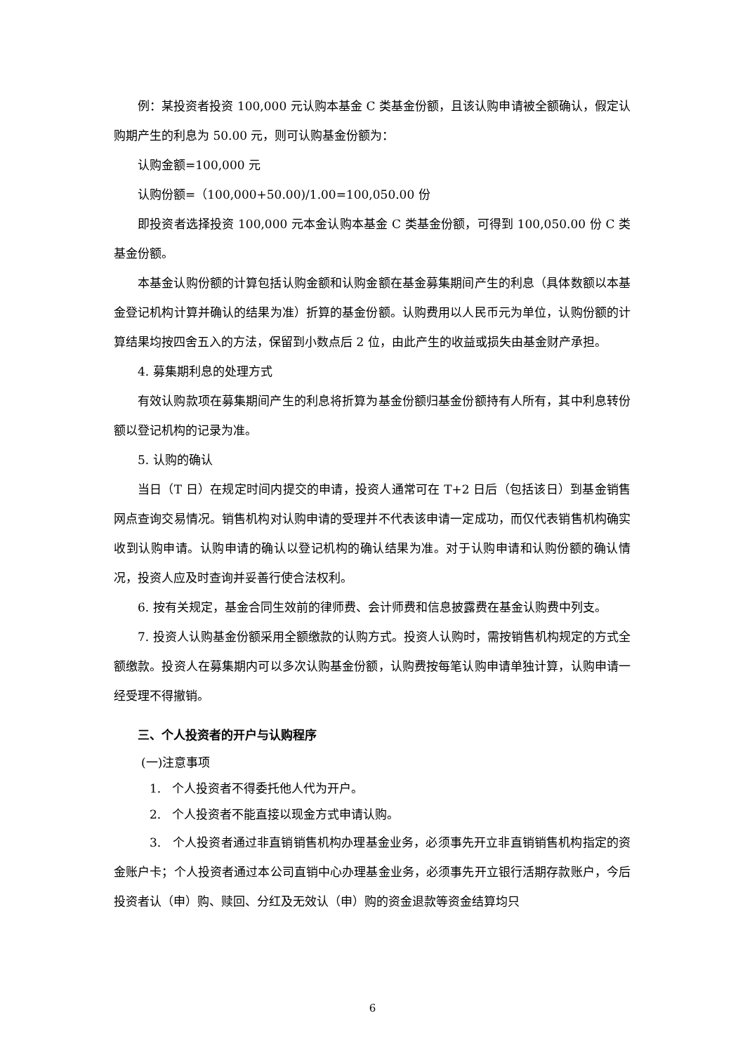例：某投资者投资 100,000 元认购本基金 C 类基金份额，且该认购申请被全额确认，假定认购期产生的利息为 50.00 元，则可认购基金份额为：
认购金额=100,000 元
认购份额=（100,000+50.00)/1.00=100,050.00 份
即投资者选择投资 100,000 元本金认购本基金 C 类基金份额，可得到 100,050.00 份 C 类基金份额。
本基金认购份额的计算包括认购金额和认购金额在基金募集期间产生的利息（具体数额以本基金登记机构计算并确认的结果为准）折算的基金份额。认购费用以人民币元为单位，认购份额的计算结果均按四舍五入的方法，保留到小数点后 2 位，由此产生的收益或损失由基金财产承担。
4. 募集期利息的处理方式
有效认购款项在募集期间产生的利息将折算为基金份额归基金份额持有人所有，其中利息转份额以登记机构的记录为准。
5. 认购的确认
当日（T 日）在规定时间内提交的申请，投资人通常可在 T+2 日后（包括该日）到基金销售网点查询交易情况。销售机构对认购申请的受理并不代表该申请一定成功，而仅代表销售机构确实收到认购申请。认购申请的确认以登记机构的确认结果为准。对于认购申请和认购份额的确认情况，投资人应及时查询并妥善行使合法权利。
6. 按有关规定，基金合同生效前的律师费、会计师费和信息披露费在基金认购费中列支。
7. 投资人认购基金份额采用全额缴款的认购方式。投资人认购时，需按销售机构规定的方式全额缴款。投资人在募集期内可以多次认购基金份额，认购费按每笔认购申请单独计算，认购申请一经受理不得撤销。
三、个人投资者的开户与认购程序
(一)注意事项
1. 个人投资者不得委托他人代为开户。
2. 个人投资者不能直接以现金方式申请认购。
3. 个人投资者通过非直销销售机构办理基金业务，必须事先开立非直销销售机构指定的资金账户卡；个人投资者通过本公司直销中心办理基金业务，必须事先开立银行活期存款账户，今后投资者认（申）购、赎回、分红及无效认（申）购的资金退款等资金结算均只
6